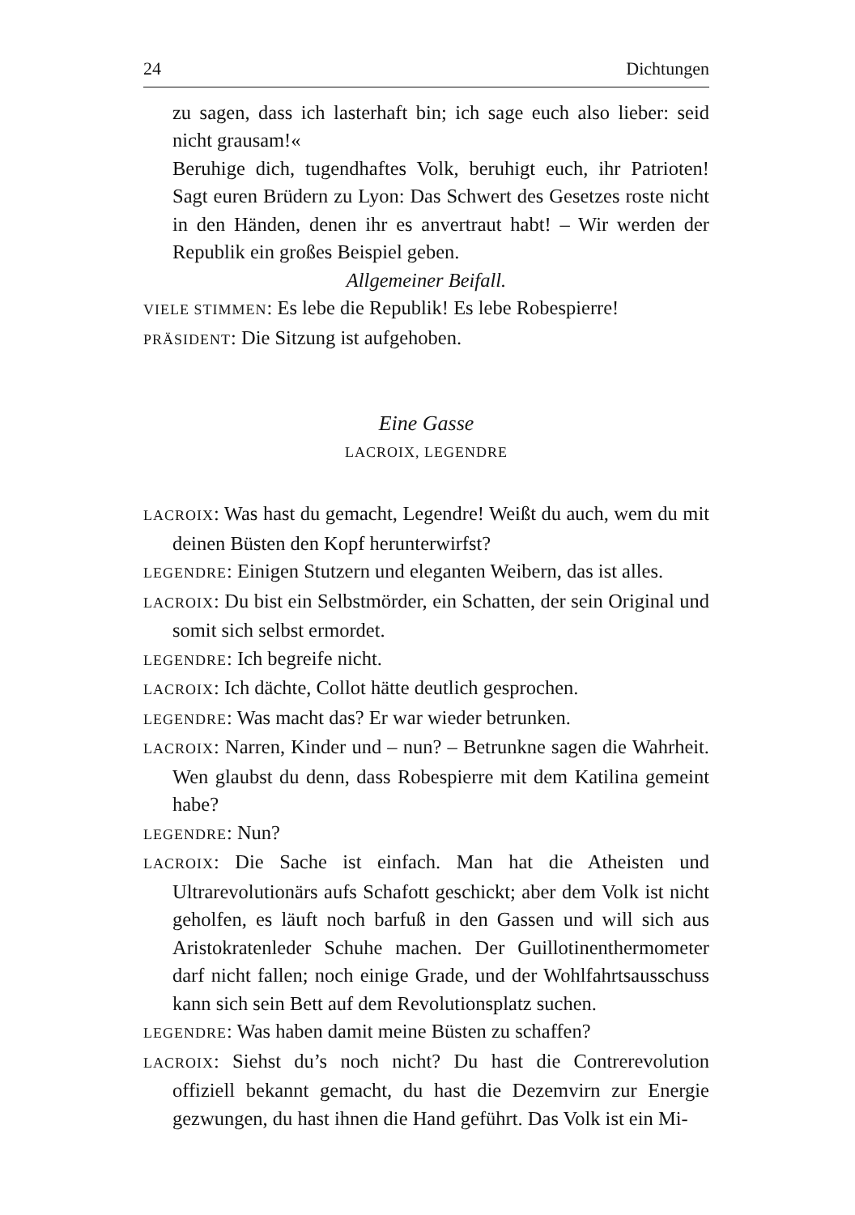24 Dichtungen
zu sagen, dass ich lasterhaft bin; ich sage euch also lieber: seid nicht grausam!«
Beruhige dich, tugendhaftes Volk, beruhigt euch, ihr Patrioten! Sagt euren Brüdern zu Lyon: Das Schwert des Gesetzes roste nicht in den Händen, denen ihr es anvertraut habt! – Wir werden der Republik ein großes Beispiel geben.
Allgemeiner Beifall.
VIELE STIMMEN: Es lebe die Republik! Es lebe Robespierre!
PRÄSIDENT: Die Sitzung ist aufgehoben.
Eine Gasse
LACROIX, LEGENDRE
LACROIX: Was hast du gemacht, Legendre! Weißt du auch, wem du mit deinen Büsten den Kopf herunterwirfst?
LEGENDRE: Einigen Stutzern und eleganten Weibern, das ist alles.
LACROIX: Du bist ein Selbstmörder, ein Schatten, der sein Original und somit sich selbst ermordet.
LEGENDRE: Ich begreife nicht.
LACROIX: Ich dächte, Collot hätte deutlich gesprochen.
LEGENDRE: Was macht das? Er war wieder betrunken.
LACROIX: Narren, Kinder und – nun? – Betrunkne sagen die Wahrheit. Wen glaubst du denn, dass Robespierre mit dem Katilina gemeint habe?
LEGENDRE: Nun?
LACROIX: Die Sache ist einfach. Man hat die Atheisten und Ultrarevolutionärs aufs Schafott geschickt; aber dem Volk ist nicht geholfen, es läuft noch barfuß in den Gassen und will sich aus Aristokratenleder Schuhe machen. Der Guillotinenthermometer darf nicht fallen; noch einige Grade, und der Wohlfahrtsausschuss kann sich sein Bett auf dem Revolutionsplatz suchen.
LEGENDRE: Was haben damit meine Büsten zu schaffen?
LACROIX: Siehst du’s noch nicht? Du hast die Contrerevolution offiziell bekannt gemacht, du hast die Dezemvirn zur Energie gezwungen, du hast ihnen die Hand geführt. Das Volk ist ein Mi-